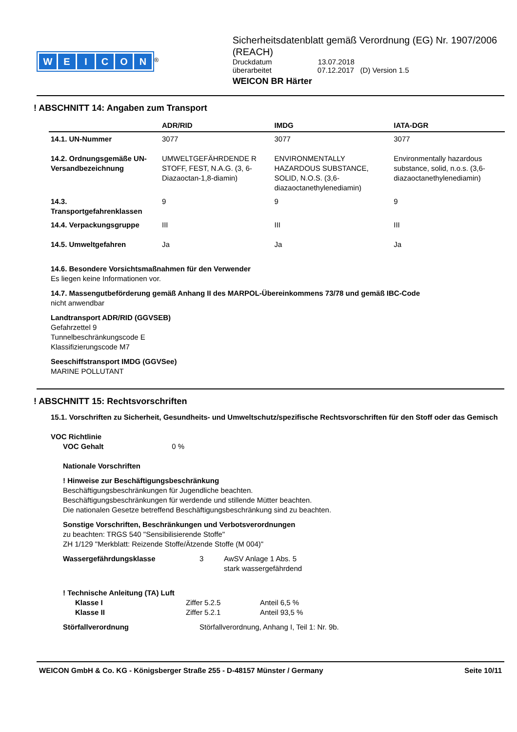WEICON
<sup>®</sup>
Sicherheitsdatenblatt gemäß Verordnung (EG) Nr. 1907/2006 (REACH)
Druckdatum 13.07.2018
überarbeitet 07.12.2017 (D) Version 1.5
WEICON BR Härter
! ABSCHNITT 14: Angaben zum Transport
| | ADR/RID | IMDG | IATA-DGR |
| --- | --- | --- | --- |
| 14.1. UN-Nummer | 3077 | 3077 | 3077 |
| 14.2. Ordnungsgemäße UN-Versandbezeichnung | UMWELTGEFÄHRDENDE R STOFF, FEST, N.A.G. (3, 6-Diazaoctan-1,8-diamin) | ENVIRONMENTALLY HAZARDOUS SUBSTANCE, SOLID, N.O.S. (3,6-diazaoctanethylenediamin) | Environmentally hazardous substance, solid, n.o.s. (3,6-diazaoctanethylenediamin) |
| 14.3. Transportgefahrenklassen | 9 | 9 | 9 |
| 14.4. Verpackungsgruppe | III | III | III |
| 14.5. Umweltgefahren | Ja | Ja | Ja |
14.6. Besondere Vorsichtsmaßnahmen für den Verwender
Es liegen keine Informationen vor.
14.7. Massengutbeförderung gemäß Anhang II des MARPOL-Übereinkommens 73/78 und gemäß IBC-Code
nicht anwendbar
Landtransport ADR/RID (GGVSEB)
Gefahrzettel 9
Tunnelbeschränkungscode E
Klassifizierungscode M7
Seeschiffstransport IMDG (GGVSee)
MARINE POLLUTANT
! ABSCHNITT 15: Rechtsvorschriften
15.1. Vorschriften zu Sicherheit, Gesundheits- und Umweltschutz/spezifische Rechtsvorschriften für den Stoff oder das Gemisch
VOC Richtlinie
VOC Gehalt 0 %
Nationale Vorschriften
! Hinweise zur Beschäftigungsbeschränkung
Beschäftigungsbeschränkungen für Jugendliche beachten.
Beschäftigungsbeschränkungen für werdende und stillende Mütter beachten.
Die nationalen Gesetze betreffend Beschäftigungsbeschränkung sind zu beachten.
Sonstige Vorschriften, Beschränkungen und Verbotsverordnungen
zu beachten: TRGS 540 "Sensibilisierende Stoffe"
ZH 1/129 "Merkblatt: Reizende Stoffe/Ätzende Stoffe (M 004)"
Wassergefährdungsklasse 3 AwSV Anlage 1 Abs. 5
stark wassergefährdend
! Technische Anleitung (TA) Luft
Klasse I Ziffer 5.2.5 Anteil 6,5 %
Klasse II Ziffer 5.2.1 Anteil 93,5 %
Störfallverordnung Störfallverordnung, Anhang I, Teil 1: Nr. 9b.
WEICON GmbH & Co. KG - Königsberger Straße 255 - D-48157 Münster / Germany Seite 10/11